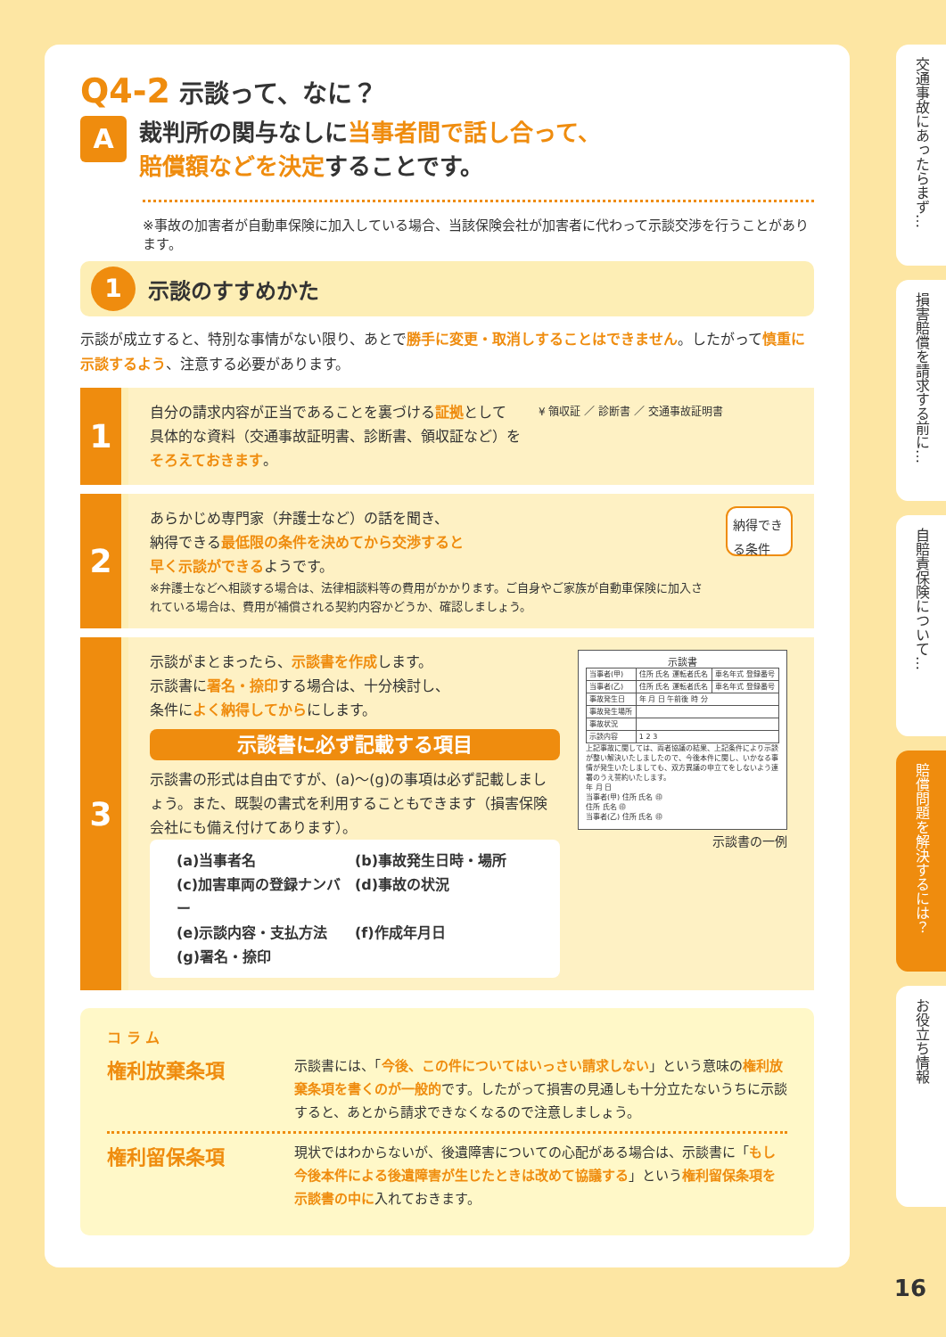Q4-2 示談って、なに？
A
裁判所の関与なしに当事者間で話し合って、
賠償額などを決定することです。
※事故の加害者が自動車保険に加入している場合、当該保険会社が加害者に代わって示談交渉を行うことがあります。
1 示談のすすめかた
示談が成立すると、特別な事情がない限り、あとで勝手に変更・取消しすることはできません。したがって慎重に示談するよう、注意する必要があります。
1
自分の請求内容が正当であることを裏づける証拠として
具体的な資料（交通事故証明書、診断書、領収証など）を
そろえておきます。
¥ 領収証 ／ 診断書 ／ 交通事故証明書
2
あらかじめ専門家（弁護士など）の話を聞き、
納得できる最低限の条件を決めてから交渉すると
早く示談ができるようです。
※弁護士などへ相談する場合は、法律相談料等の費用がかかります。ご自身やご家族が自動車保険に加入されている場合は、費用が補償される契約内容かどうか、確認しましょう。
納得できる条件
3
示談がまとまったら、示談書を作成します。
示談書に署名・捺印する場合は、十分検討し、
条件によく納得してからにします。
示談書に必ず記載する項目
示談書の形式は自由ですが、(a)～(g)の事項は必ず記載しましょう。また、既製の書式を利用することもできます（損害保険会社にも備え付けてあります）。
(a)当事者名
(b)事故発生日時・場所
(c)加害車両の登録ナンバー
(d)事故の状況
(e)示談内容・支払方法
(f)作成年月日
(g)署名・捺印
示談書
| 当事者(甲) | 住所 氏名 運転者氏名 | 車名年式 登録番号 |
| 当事者(乙) | 住所 氏名 運転者氏名 | 車名年式 登録番号 |
| 事故発生日 | 年 月 日 午前後 時 分 | |
| 事故発生場所 | | |
| 事故状況 | | |
| 示談内容 | 1 2 3 | |
上記事故に関しては、両者協議の結果、上記条件により示談が整い解決いたしましたので、今後本件に関し、いかなる事情が発生いたしましても、双方異議の申立てをしないよう連署のうえ誓約いたします。
年 月 日
当事者(甲) 住所 氏名 ㊞
住所 氏名 ㊞
当事者(乙) 住所 氏名 ㊞
示談書の一例
コ ラ ム
権利放棄条項
示談書には、「今後、この件についてはいっさい請求しない」という意味の権利放棄条項を書くのが一般的です。したがって損害の見通しも十分立たないうちに示談すると、あとから請求できなくなるので注意しましょう。
権利留保条項
現状ではわからないが、後遺障害についての心配がある場合は、示談書に「もし今後本件による後遺障害が生じたときは改めて協議する」という権利留保条項を示談書の中に入れておきます。
交通事故にあったらまず…
損害賠償を請求する前に…
自賠責保険について…
賠償問題を解決するには？
お役立ち情報
16